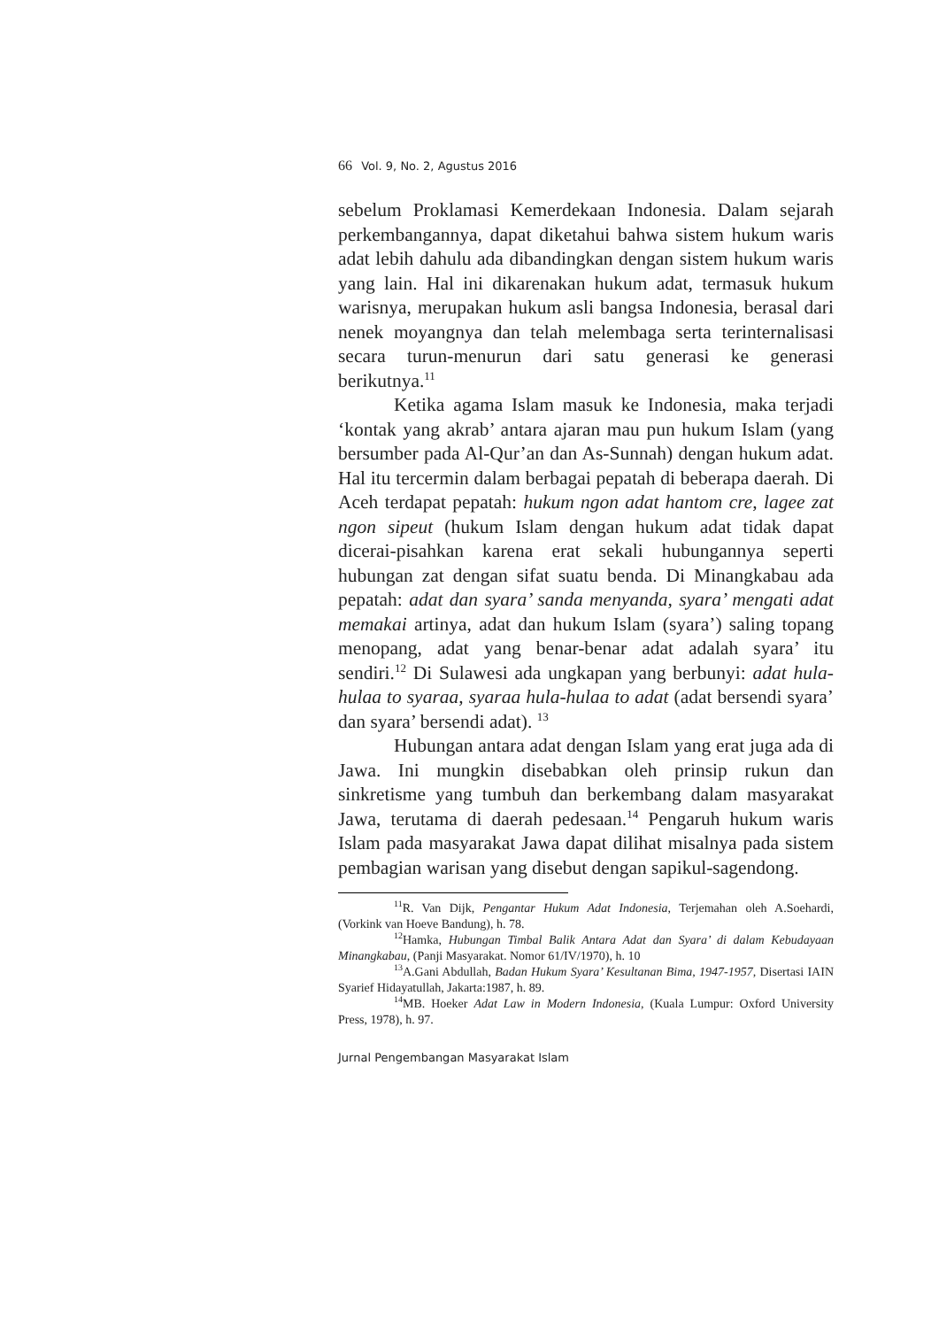66 Vol. 9, No. 2, Agustus 2016
sebelum Proklamasi Kemerdekaan Indonesia. Dalam sejarah perkembangannya, dapat diketahui bahwa sistem hukum waris adat lebih dahulu ada dibandingkan dengan sistem hukum waris yang lain. Hal ini dikarenakan hukum adat, termasuk hukum warisnya, merupakan hukum asli bangsa Indonesia, berasal dari nenek moyangnya dan telah melembaga serta terinternalisasi secara turun-menurun dari satu generasi ke generasi berikutnya.<sup>11</sup>
Ketika agama Islam masuk ke Indonesia, maka terjadi ‘kontak yang akrab’ antara ajaran mau pun hukum Islam (yang bersumber pada Al-Qur’an dan As-Sunnah) dengan hukum adat. Hal itu tercermin dalam berbagai pepatah di beberapa daerah. Di Aceh terdapat pepatah: hukum ngon adat hantom cre, lagee zat ngon sipeut (hukum Islam dengan hukum adat tidak dapat dicerai-pisahkan karena erat sekali hubungannya seperti hubungan zat dengan sifat suatu benda. Di Minangkabau ada pepatah: adat dan syara’ sanda menyanda, syara’ mengati adat memakai artinya, adat dan hukum Islam (syara’) saling topang menopang, adat yang benar-benar adat adalah syara’ itu sendiri.<sup>12</sup> Di Sulawesi ada ungkapan yang berbunyi: adat hula-hulaa to syaraa, syaraa hula-hulaa to adat (adat bersendi syara’ dan syara’ bersendi adat). <sup>13</sup>
Hubungan antara adat dengan Islam yang erat juga ada di Jawa. Ini mungkin disebabkan oleh prinsip rukun dan sinkretisme yang tumbuh dan berkembang dalam masyarakat Jawa, terutama di daerah pedesaan.<sup>14</sup> Pengaruh hukum waris Islam pada masyarakat Jawa dapat dilihat misalnya pada sistem pembagian warisan yang disebut dengan sapikul-sagendong.
<sup>11</sup> R. Van Dijk, Pengantar Hukum Adat Indonesia, Terjemahan oleh A.Soehardi, (Vorkink van Hoeve Bandung), h. 78.
<sup>12</sup> Hamka, Hubungan Timbal Balik Antara Adat dan Syara’ di dalam Kebudayaan Minangkabau, (Panji Masyarakat. Nomor 61/IV/1970), h. 10
<sup>13</sup> A.Gani Abdullah, Badan Hukum Syara’ Kesultanan Bima, 1947-1957, Disertasi IAIN Syarief Hidayatullah, Jakarta:1987, h. 89.
<sup>14</sup> MB. Hoeker Adat Law in Modern Indonesia, (Kuala Lumpur: Oxford University Press, 1978), h. 97.
Jurnal Pengembangan Masyarakat Islam